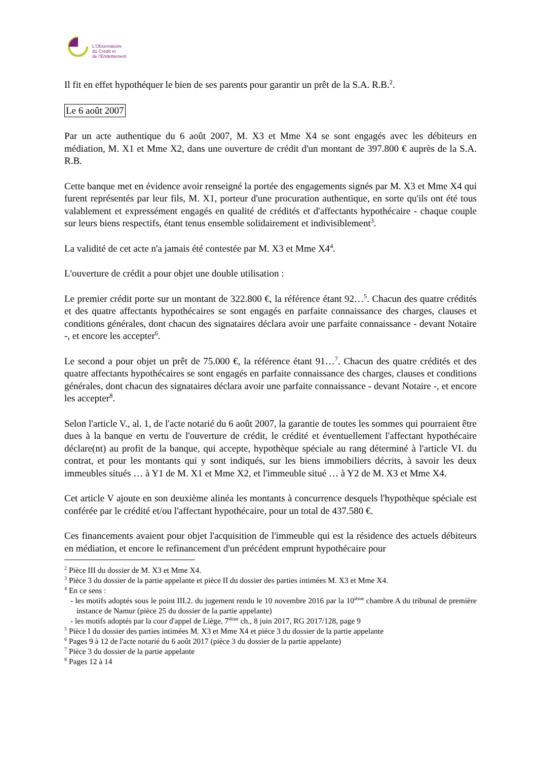L'Observatoire
du Crédit et
de l'Endettement
Il fit en effet hypothéquer le bien de ses parents pour garantir un prêt de la S.A. R.B.<sup>2</sup>.
Le 6 août 2007
Par un acte authentique du 6 août 2007, M. X3 et Mme X4 se sont engagés avec les débiteurs en médiation, M. X1 et Mme X2, dans une ouverture de crédit d'un montant de 397.800 € auprès de la S.A. R.B.
Cette banque met en évidence avoir renseigné la portée des engagements signés par M. X3 et Mme X4 qui furent représentés par leur fils, M. X1, porteur d'une procuration authentique, en sorte qu'ils ont été tous valablement et expressément engagés en qualité de crédités et d'affectants hypothécaire - chaque couple sur leurs biens respectifs, étant tenus ensemble solidairement et indivisiblement<sup>3</sup>.
La validité de cet acte n'a jamais été contestée par M. X3 et Mme X4<sup>4</sup>.
L'ouverture de crédit a pour objet une double utilisation :
Le premier crédit porte sur un montant de 322.800 €, la référence étant 92…<sup>5</sup>. Chacun des quatre crédités et des quatre affectants hypothécaires se sont engagés en parfaite connaissance des charges, clauses et conditions générales, dont chacun des signataires déclara avoir une parfaite connaissance - devant Notaire -, et encore les accepter<sup>6</sup>.
Le second a pour objet un prêt de 75.000 €, la référence étant 91…<sup>7</sup>. Chacun des quatre crédités et des quatre affectants hypothécaires se sont engagés en parfaite connaissance des charges, clauses et conditions générales, dont chacun des signataires déclara avoir une parfaite connaissance - devant Notaire -, et encore les accepter<sup>8</sup>.
Selon l'article V., al. 1, de l'acte notarié du 6 août 2007, la garantie de toutes les sommes qui pourraient être dues à la banque en vertu de l'ouverture de crédit, le crédité et éventuellement l'affectant hypothécaire déclare(nt) au profit de la banque, qui accepte, hypothèque spéciale au rang déterminé à l'article VI. du contrat, et pour les montants qui y sont indiqués, sur les biens immobiliers décrits, à savoir les deux immeubles situés … à Y1 de M. X1 et Mme X2, et l'immeuble situé … à Y2 de M. X3 et Mme X4.
Cet article V ajoute en son deuxième alinéa les montants à concurrence desquels l'hypothèque spéciale est conférée par le crédité et/ou l'affectant hypothécaire, pour un total de 437.580 €.
Ces financements avaient pour objet l'acquisition de l'immeuble qui est la résidence des actuels débiteurs en médiation, et encore le refinancement d'un précédent emprunt hypothécaire pour
<sup>2</sup> Pièce III du dossier de M. X3 et Mme X4.
<sup>3</sup> Pièce 3 du dossier de la partie appelante et pièce II du dossier des parties intimées M. X3 et Mme X4.
<sup>4</sup> En ce sens :
- les motifs adoptés sous le point III.2. du jugement rendu le 10 novembre 2016 par la 10<sup>ième</sup> chambre A du tribunal de première instance de Namur (pièce 25 du dossier de la partie appelante)
- les motifs adoptés par la cour d'appel de Liège, 7<sup>ième</sup> ch., 8 juin 2017, RG 2017/128, page 9
<sup>5</sup> Pièce I du dossier des parties intimées M. X3 et Mme X4 et pièce 3 du dossier de la partie appelante
<sup>6</sup> Pages 9 à 12 de l'acte notarié du 6 août 2017 (pièce 3 du dossier de la partie appelante)
<sup>7</sup> Pièce 3 du dossier de la partie appelante
<sup>8</sup> Pages 12 à 14